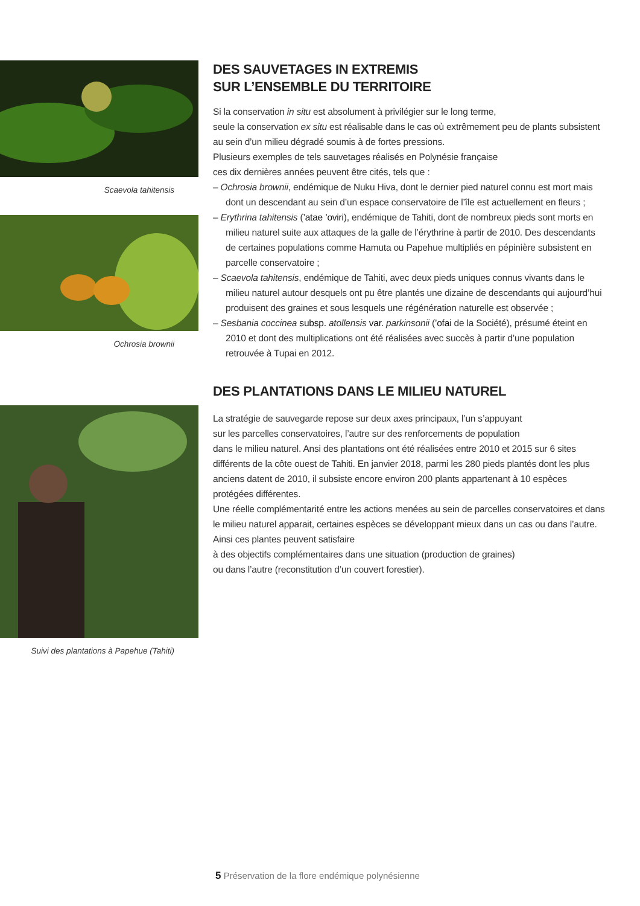Scaevola tahitensis
Ochrosia brownii
Suivi des plantations à Papehue (Tahiti)
DES SAUVETAGES IN EXTREMIS
SUR L’ENSEMBLE DU TERRITOIRE
Si la conservation in situ est absolument à privilégier sur le long terme,
seule la conservation ex situ est réalisable dans le cas où extrêmement peu de plants subsistent au sein d’un milieu dégradé soumis à de fortes pressions.
Plusieurs exemples de tels sauvetages réalisés en Polynésie française
ces dix dernières années peuvent être cités, tels que :
– Ochrosia brownii, endémique de Nuku Hiva, dont le dernier pied naturel connu est mort mais dont un descendant au sein d’un espace conservatoire de l’île est actuellement en fleurs ;
– Erythrina tahitensis (’atae ’oviri), endémique de Tahiti, dont de nombreux pieds sont morts en milieu naturel suite aux attaques de la galle de l’érythrine à partir de 2010. Des descendants de certaines populations comme Hamuta ou Papehue multipliés en pépinière subsistent en parcelle conservatoire ;
– Scaevola tahitensis, endémique de Tahiti, avec deux pieds uniques connus vivants dans le milieu naturel autour desquels ont pu être plantés une dizaine de descendants qui aujourd’hui produisent des graines et sous lesquels une régénération naturelle est observée ;
– Sesbania coccinea subsp. atollensis var. parkinsonii (’ofai de la Société), présumé éteint en 2010 et dont des multiplications ont été réalisées avec succès à partir d’une population retrouvée à Tupai en 2012.
DES PLANTATIONS DANS LE MILIEU NATUREL
La stratégie de sauvegarde repose sur deux axes principaux, l’un s’appuyant
sur les parcelles conservatoires, l’autre sur des renforcements de population
dans le milieu naturel. Ansi des plantations ont été réalisées entre 2010 et 2015 sur 6 sites différents de la côte ouest de Tahiti. En janvier 2018, parmi les 280 pieds plantés dont les plus anciens datent de 2010, il subsiste encore environ 200 plants appartenant à 10 espèces protégées différentes.
Une réelle complémentarité entre les actions menées au sein de parcelles conservatoires et dans le milieu naturel apparait, certaines espèces se développant mieux dans un cas ou dans l’autre. Ainsi ces plantes peuvent satisfaire
à des objectifs complémentaires dans une situation (production de graines)
ou dans l’autre (reconstitution d’un couvert forestier).
5 Préservation de la flore endémique polynésienne